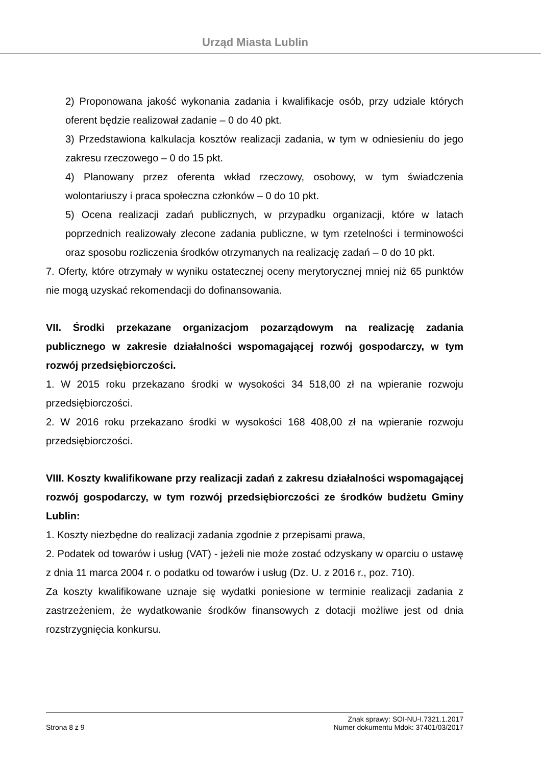Urząd Miasta Lublin
2) Proponowana jakość wykonania zadania i kwalifikacje osób, przy udziale których oferent będzie realizował zadanie – 0 do 40 pkt.
3) Przedstawiona kalkulacja kosztów realizacji zadania, w tym w odniesieniu do jego zakresu rzeczowego – 0 do 15 pkt.
4) Planowany przez oferenta wkład rzeczowy, osobowy, w tym świadczenia wolontariuszy i praca społeczna członków – 0 do 10 pkt.
5) Ocena realizacji zadań publicznych, w przypadku organizacji, które w latach poprzednich realizowały zlecone zadania publiczne, w tym rzetelności i terminowości oraz sposobu rozliczenia środków otrzymanych na realizację zadań – 0 do 10 pkt.
7. Oferty, które otrzymały w wyniku ostatecznej oceny merytorycznej mniej niż 65 punktów nie mogą uzyskać rekomendacji do dofinansowania.
VII. Środki przekazane organizacjom pozarządowym na realizację zadania publicznego w zakresie działalności wspomagającej rozwój gospodarczy, w tym rozwój przedsiębiorczości.
1. W 2015 roku przekazano środki w wysokości 34 518,00 zł na wpieranie rozwoju przedsiębiorczości.
2. W 2016 roku przekazano środki w wysokości 168 408,00 zł na wpieranie rozwoju przedsiębiorczości.
VIII. Koszty kwalifikowane przy realizacji zadań z zakresu działalności wspomagającej rozwój gospodarczy, w tym rozwój przedsiębiorczości ze środków budżetu Gminy Lublin:
1. Koszty niezbędne do realizacji zadania zgodnie z przepisami prawa,
2. Podatek od towarów i usług (VAT) - jeżeli nie może zostać odzyskany w oparciu o ustawę z dnia 11 marca 2004 r. o podatku od towarów i usług (Dz. U. z 2016 r., poz. 710).
Za koszty kwalifikowane uznaje się wydatki poniesione w terminie realizacji zadania z zastrzeżeniem, że wydatkowanie środków finansowych z dotacji możliwe jest od dnia rozstrzygnięcia konkursu.
Strona 8 z 9
Znak sprawy: SOI-NU-I.7321.1.2017
Numer dokumentu Mdok: 37401/03/2017